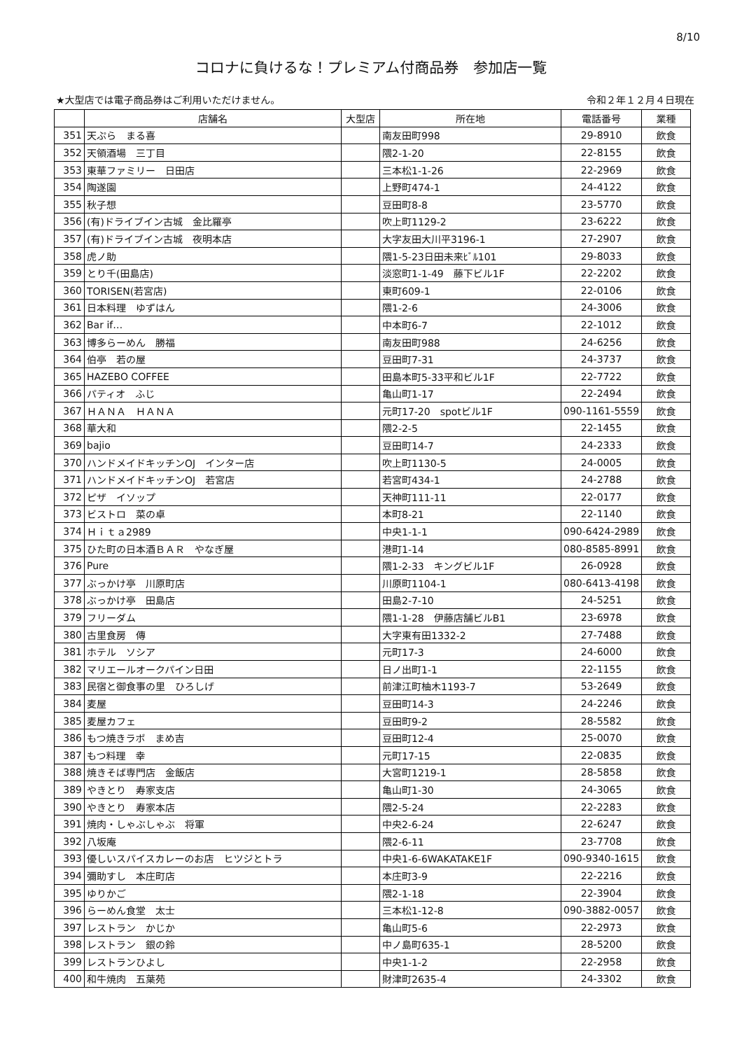8/10
コロナに負けるな！プレミアム付商品券　参加店一覧
★大型店では電子商品券はご利用いただけません。 令和２年１２月４日現在
| | 店舗名 | 大型店 | 所在地 | 電話番号 | 業種 |
| --- | --- | --- | --- | --- | --- |
| 351 | 天ぷら まる喜 | | 南友田町998 | 29-8910 | 飲食 |
| 352 | 天領酒場 三丁目 | | 隈2-1-20 | 22-8155 | 飲食 |
| 353 | 東華ファミリー 日田店 | | 三本松1-1-26 | 22-2969 | 飲食 |
| 354 | 陶遂園 | | 上野町474-1 | 24-4122 | 飲食 |
| 355 | 秋子想 | | 豆田町8-8 | 23-5770 | 飲食 |
| 356 | (有)ドライブイン古城 金比羅亭 | | 吹上町1129-2 | 23-6222 | 飲食 |
| 357 | (有)ドライブイン古城 夜明本店 | | 大字友田大川平3196-1 | 27-2907 | 飲食 |
| 358 | 虎ノ助 | | 隈1-5-23日田未来ﾋﾞﾙ101 | 29-8033 | 飲食 |
| 359 | とり千(田島店) | | 淡窓町1-1-49 藤下ビル1F | 22-2202 | 飲食 |
| 360 | TORISEN(若宮店) | | 東町609-1 | 22-0106 | 飲食 |
| 361 | 日本料理 ゆずはん | | 隈1-2-6 | 24-3006 | 飲食 |
| 362 | Bar if… | | 中本町6-7 | 22-1012 | 飲食 |
| 363 | 博多らーめん 勝福 | | 南友田町988 | 24-6256 | 飲食 |
| 364 | 伯亭 若の屋 | | 豆田町7-31 | 24-3737 | 飲食 |
| 365 | HAZEBO COFFEE | | 田島本町5-33平和ビル1F | 22-7722 | 飲食 |
| 366 | パティオ ふじ | | 亀山町1-17 | 22-2494 | 飲食 |
| 367 | ＨＡＮＡ ＨＡＮＡ | | 元町17-20 spotビル1F | 090-1161-5559 | 飲食 |
| 368 | 華大和 | | 隈2-2-5 | 22-1455 | 飲食 |
| 369 | bajio | | 豆田町14-7 | 24-2333 | 飲食 |
| 370 | ハンドメイドキッチンOJ インター店 | | 吹上町1130-5 | 24-0005 | 飲食 |
| 371 | ハンドメイドキッチンOJ 若宮店 | | 若宮町434-1 | 24-2788 | 飲食 |
| 372 | ピザ イソップ | | 天神町111-11 | 22-0177 | 飲食 |
| 373 | ビストロ 菜の卓 | | 本町8-21 | 22-1140 | 飲食 |
| 374 | Ｈｉｔａ2989 | | 中央1-1-1 | 090-6424-2989 | 飲食 |
| 375 | ひた町の日本酒ＢＡＲ やなぎ屋 | | 港町1-14 | 080-8585-8991 | 飲食 |
| 376 | Pure | | 隈1-2-33 キングビル1F | 26-0928 | 飲食 |
| 377 | ぶっかけ亭 川原町店 | | 川原町1104-1 | 080-6413-4198 | 飲食 |
| 378 | ぶっかけ亭 田島店 | | 田島2-7-10 | 24-5251 | 飲食 |
| 379 | フリーダム | | 隈1-1-28 伊藤店舗ビルB1 | 23-6978 | 飲食 |
| 380 | 古里食房 傳 | | 大字東有田1332-2 | 27-7488 | 飲食 |
| 381 | ホテル ソシア | | 元町17-3 | 24-6000 | 飲食 |
| 382 | マリエールオークパイン日田 | | 日ノ出町1-1 | 22-1155 | 飲食 |
| 383 | 民宿と御食事の里 ひろしげ | | 前津江町柚木1193-7 | 53-2649 | 飲食 |
| 384 | 麦屋 | | 豆田町14-3 | 24-2246 | 飲食 |
| 385 | 麦屋カフェ | | 豆田町9-2 | 28-5582 | 飲食 |
| 386 | もつ焼きラボ まめ吉 | | 豆田町12-4 | 25-0070 | 飲食 |
| 387 | もつ料理 幸 | | 元町17-15 | 22-0835 | 飲食 |
| 388 | 焼きそば専門店 金飯店 | | 大宮町1219-1 | 28-5858 | 飲食 |
| 389 | やきとり 寿家支店 | | 亀山町1-30 | 24-3065 | 飲食 |
| 390 | やきとり 寿家本店 | | 隈2-5-24 | 22-2283 | 飲食 |
| 391 | 焼肉・しゃぶしゃぶ 将軍 | | 中央2-6-24 | 22-6247 | 飲食 |
| 392 | 八坂庵 | | 隈2-6-11 | 23-7708 | 飲食 |
| 393 | 優しいスパイスカレーのお店 ヒツジとトラ | | 中央1-6-6WAKATAKE1F | 090-9340-1615 | 飲食 |
| 394 | 彌助すし 本庄町店 | | 本庄町3-9 | 22-2216 | 飲食 |
| 395 | ゆりかご | | 隈2-1-18 | 22-3904 | 飲食 |
| 396 | らーめん食堂 太士 | | 三本松1-12-8 | 090-3882-0057 | 飲食 |
| 397 | レストラン かじか | | 亀山町5-6 | 22-2973 | 飲食 |
| 398 | レストラン 銀の鈴 | | 中ノ島町635-1 | 28-5200 | 飲食 |
| 399 | レストランひよし | | 中央1-1-2 | 22-2958 | 飲食 |
| 400 | 和牛焼肉 五葉苑 | | 財津町2635-4 | 24-3302 | 飲食 |